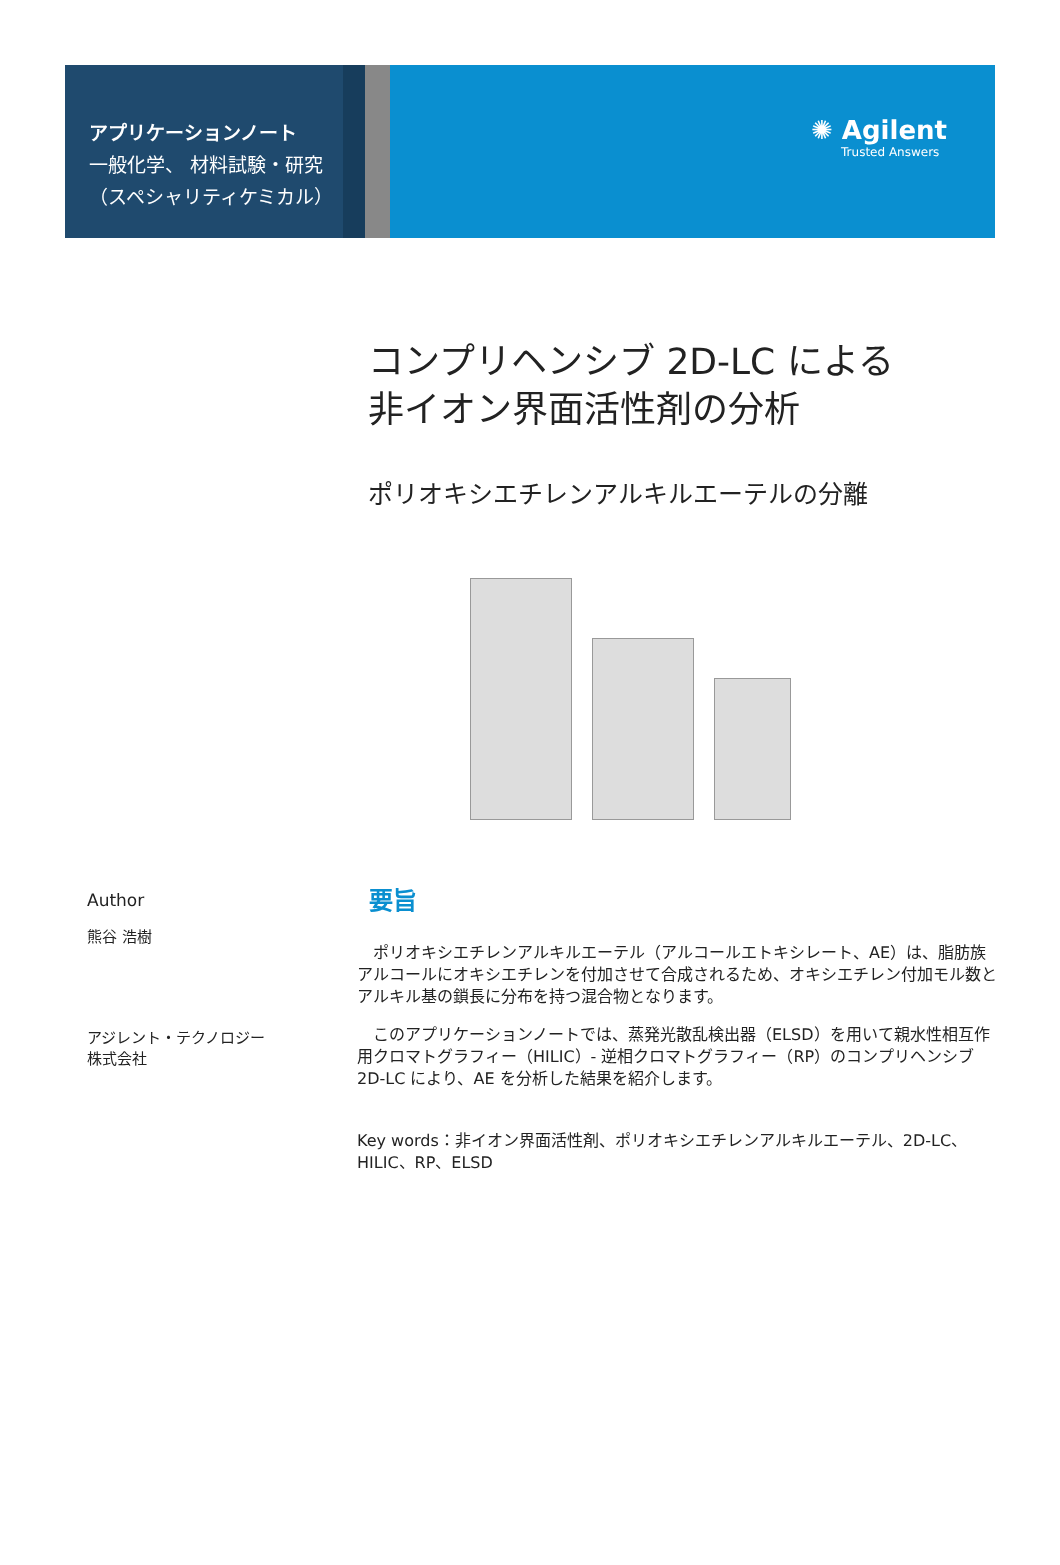アプリケーションノート
一般化学、 材料試験・研究
（スペシャリティケミカル）
✺ Agilent
Trusted Answers
コンプリヘンシブ 2D-LC による
非イオン界面活性剤の分析
ポリオキシエチレンアルキルエーテルの分離
Author
熊谷 浩樹
アジレント・テクノロジー
株式会社
要旨
　ポリオキシエチレンアルキルエーテル（アルコールエトキシレート、AE）は、脂肪族アルコールにオキシエチレンを付加させて合成されるため、オキシエチレン付加モル数とアルキル基の鎖長に分布を持つ混合物となります。
　このアプリケーションノートでは、蒸発光散乱検出器（ELSD）を用いて親水性相互作用クロマトグラフィー（HILIC）- 逆相クロマトグラフィー（RP）のコンプリヘンシブ 2D-LC により、AE を分析した結果を紹介します。
Key words：非イオン界面活性剤、ポリオキシエチレンアルキルエーテル、2D-LC、HILIC、RP、ELSD